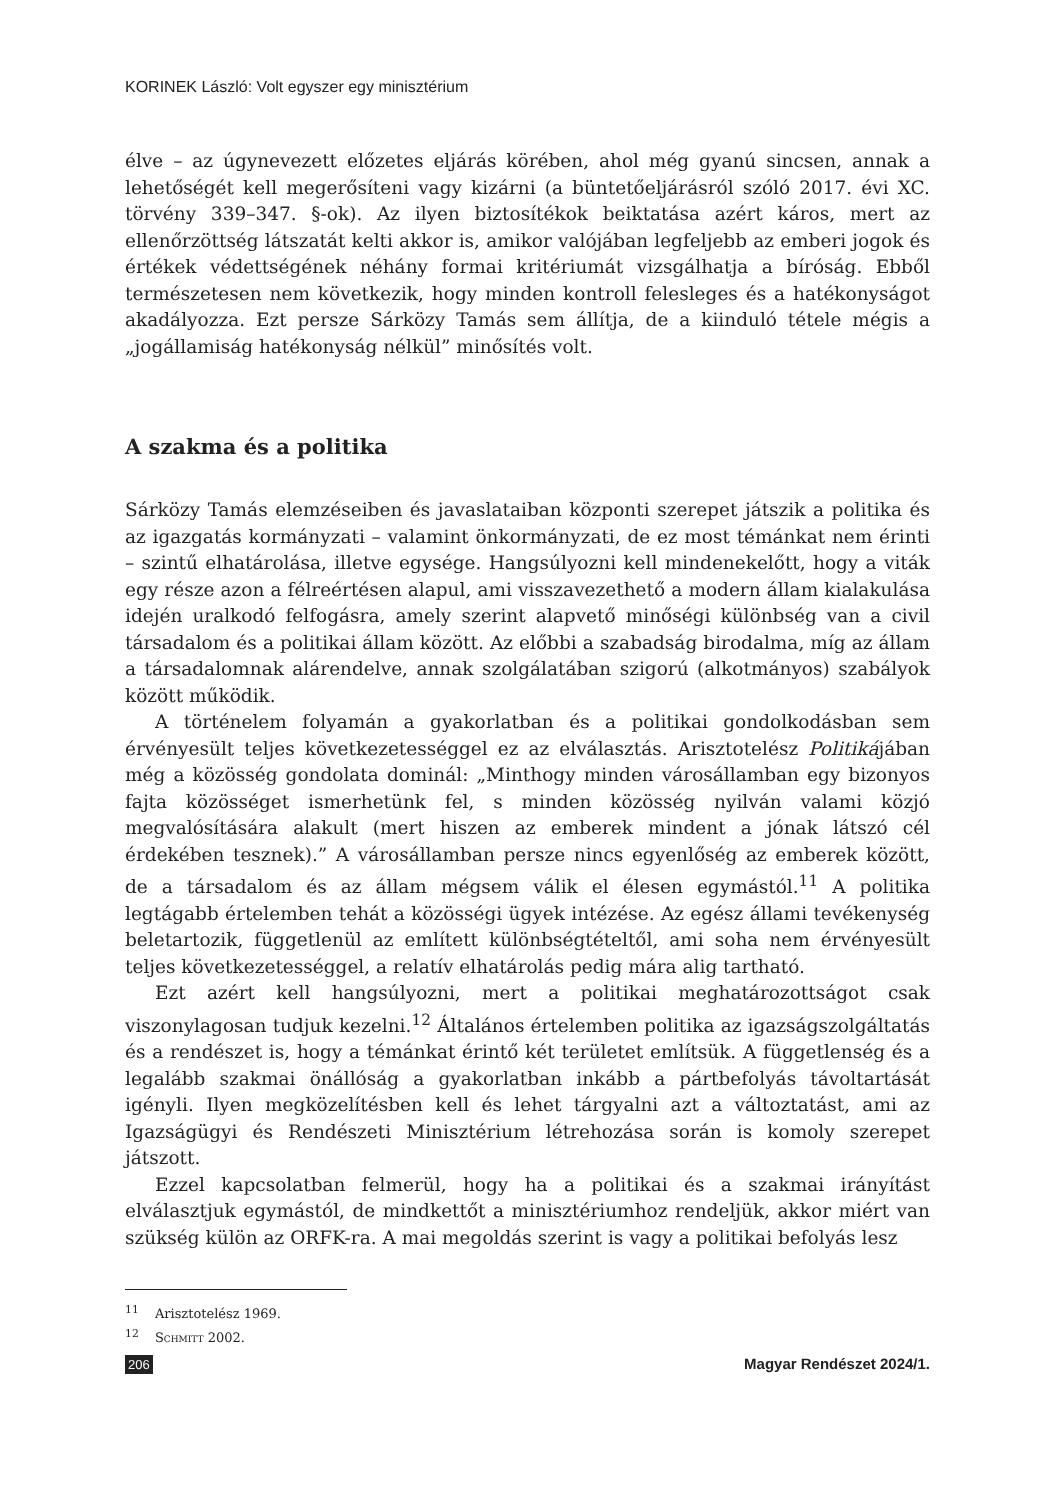KORINEK László: Volt egyszer egy minisztérium
élve – az úgynevezett előzetes eljárás körében, ahol még gyanú sincsen, annak a lehetőségét kell megerősíteni vagy kizárni (a büntetőeljárásról szóló 2017. évi XC. törvény 339–347. §-ok). Az ilyen biztosítékok beiktatása azért káros, mert az ellenőrzöttség látszatát kelti akkor is, amikor valójában legfeljebb az emberi jogok és értékek védettségének néhány formai kritériumát vizsgálhatja a bíróság. Ebből természetesen nem következik, hogy minden kontroll felesleges és a hatékonyságot akadályozza. Ezt persze Sárközy Tamás sem állítja, de a kiinduló tétele mégis a „jogállamiság hatékonyság nélkül” minősítés volt.
A szakma és a politika
Sárközy Tamás elemzéseiben és javaslataiban központi szerepet játszik a politika és az igazgatás kormányzati – valamint önkormányzati, de ez most témánkat nem érinti – szintű elhatárolása, illetve egysége. Hangsúlyozni kell mindenekelőtt, hogy a viták egy része azon a félreértésen alapul, ami visszavezethető a modern állam kialakulása idején uralkodó felfogásra, amely szerint alapvető minőségi különbség van a civil társadalom és a politikai állam között. Az előbbi a szabadság birodalma, míg az állam a társadalomnak alárendelve, annak szolgálatában szigorú (alkotmányos) szabályok között működik.
A történelem folyamán a gyakorlatban és a politikai gondolkodásban sem érvényesült teljes következetességgel ez az elválasztás. Arisztotelész Politikájában még a közösség gondolata dominál: „Minthogy minden városállamban egy bizonyos fajta közösséget ismerhetünk fel, s minden közösség nyilván valami közjó megvalósítására alakult (mert hiszen az emberek mindent a jónak látszó cél érdekében tesznek).” A városállamban persze nincs egyenlőség az emberek között, de a társadalom és az állam mégsem válik el élesen egymástól.<sup>11</sup> A politika legtágabb értelemben tehát a közösségi ügyek intézése. Az egész állami tevékenység beletartozik, függetlenül az említett különbségtételtől, ami soha nem érvényesült teljes következetességgel, a relatív elhatárolás pedig mára alig tartható.
Ezt azért kell hangsúlyozni, mert a politikai meghatározottságot csak viszonylagosan tudjuk kezelni.<sup>12</sup> Általános értelemben politika az igazságszolgáltatás és a rendészet is, hogy a témánkat érintő két területet említsük. A függetlenség és a legalább szakmai önállóság a gyakorlatban inkább a pártbefolyás távoltartását igényli. Ilyen megközelítésben kell és lehet tárgyalni azt a változtatást, ami az Igazságügyi és Rendészeti Minisztérium létrehozása során is komoly szerepet játszott.
Ezzel kapcsolatban felmerül, hogy ha a politikai és a szakmai irányítást elválasztjuk egymástól, de mindkettőt a minisztériumhoz rendeljük, akkor miért van szükség külön az ORFK-ra. A mai megoldás szerint is vagy a politikai befolyás lesz
<sup>11</sup> Arisztotelész 1969.
<sup>12</sup> Schmitt 2002.
206 Magyar Rendészet 2024/1.